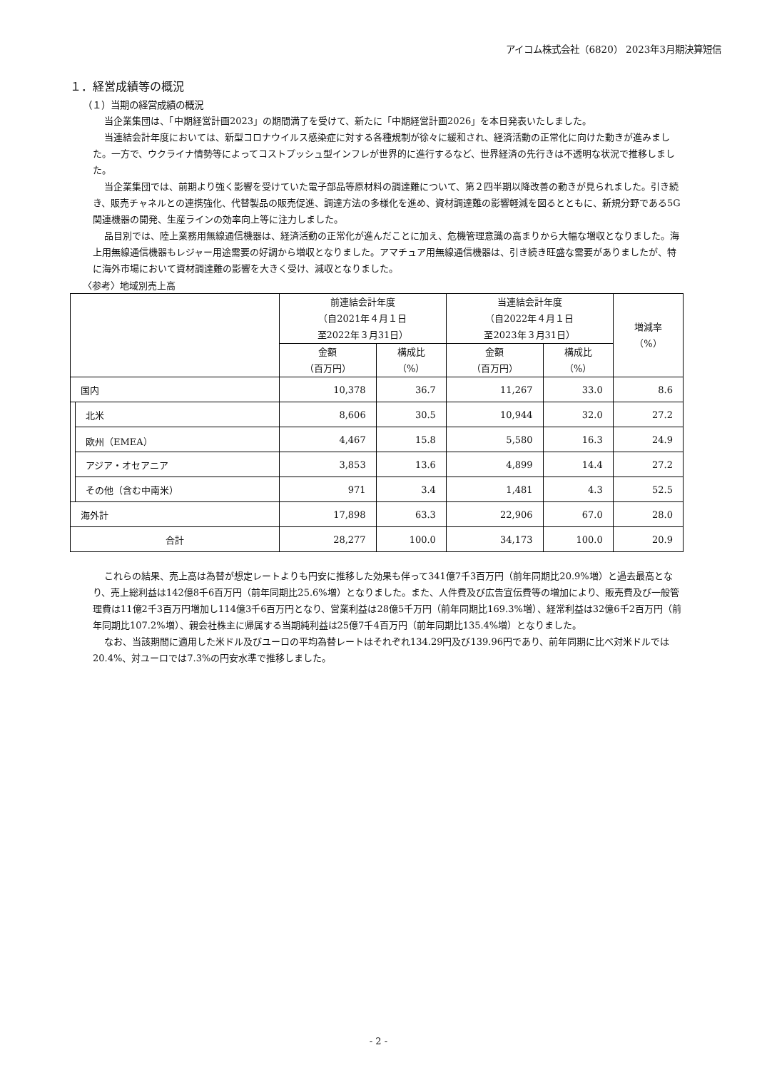アイコム株式会社（6820） 2023年3月期決算短信
１．経営成績等の概況
（１）当期の経営成績の概況
当企業集団は、「中期経営計画2023」の期間満了を受けて、新たに「中期経営計画2026」を本日発表いたしました。
当連結会計年度においては、新型コロナウイルス感染症に対する各種規制が徐々に緩和され、経済活動の正常化に向けた動きが進みました。一方で、ウクライナ情勢等によってコストプッシュ型インフレが世界的に進行するなど、世界経済の先行きは不透明な状況で推移しました。
当企業集団では、前期より強く影響を受けていた電子部品等原材料の調達難について、第２四半期以降改善の動きが見られました。引き続き、販売チャネルとの連携強化、代替製品の販売促進、調達方法の多様化を進め、資材調達難の影響軽減を図るとともに、新規分野である5G関連機器の開発、生産ラインの効率向上等に注力しました。
品目別では、陸上業務用無線通信機器は、経済活動の正常化が進んだことに加え、危機管理意識の高まりから大幅な増収となりました。海上用無線通信機器もレジャー用途需要の好調から増収となりました。アマチュア用無線通信機器は、引き続き旺盛な需要がありましたが、特に海外市場において資材調達難の影響を大きく受け、減収となりました。
〈参考〉地域別売上高
| | | 前連結会計年度 （自2021年４月１日 至2022年３月31日） | | 当連結会計年度 （自2022年４月１日 至2023年３月31日） | | 増減率 （%） |
| --- | --- | --- | --- | --- | --- | --- |
| | | 金額 （百万円） | 構成比 （%） | 金額 （百万円） | 構成比 （%） | |
| 国内 | | 10,378 | 36.7 | 11,267 | 33.0 | 8.6 |
| | 北米 | 8,606 | 30.5 | 10,944 | 32.0 | 27.2 |
| | 欧州（EMEA） | 4,467 | 15.8 | 5,580 | 16.3 | 24.9 |
| | アジア・オセアニア | 3,853 | 13.6 | 4,899 | 14.4 | 27.2 |
| | その他（含む中南米） | 971 | 3.4 | 1,481 | 4.3 | 52.5 |
| 海外計 | | 17,898 | 63.3 | 22,906 | 67.0 | 28.0 |
| 合計 | | 28,277 | 100.0 | 34,173 | 100.0 | 20.9 |
これらの結果、売上高は為替が想定レートよりも円安に推移した効果も伴って341億7千3百万円（前年同期比20.9%増）と過去最高となり、売上総利益は142億8千6百万円（前年同期比25.6%増）となりました。また、人件費及び広告宣伝費等の増加により、販売費及び一般管理費は11億2千3百万円増加し114億3千6百万円となり、営業利益は28億5千万円（前年同期比169.3%増）、経常利益は32億6千2百万円（前年同期比107.2%増）、親会社株主に帰属する当期純利益は25億7千4百万円（前年同期比135.4%増）となりました。
なお、当該期間に適用した米ドル及びユーロの平均為替レートはそれぞれ134.29円及び139.96円であり、前年同期に比べ対米ドルでは20.4%、対ユーロでは7.3%の円安水準で推移しました。
- 2 -